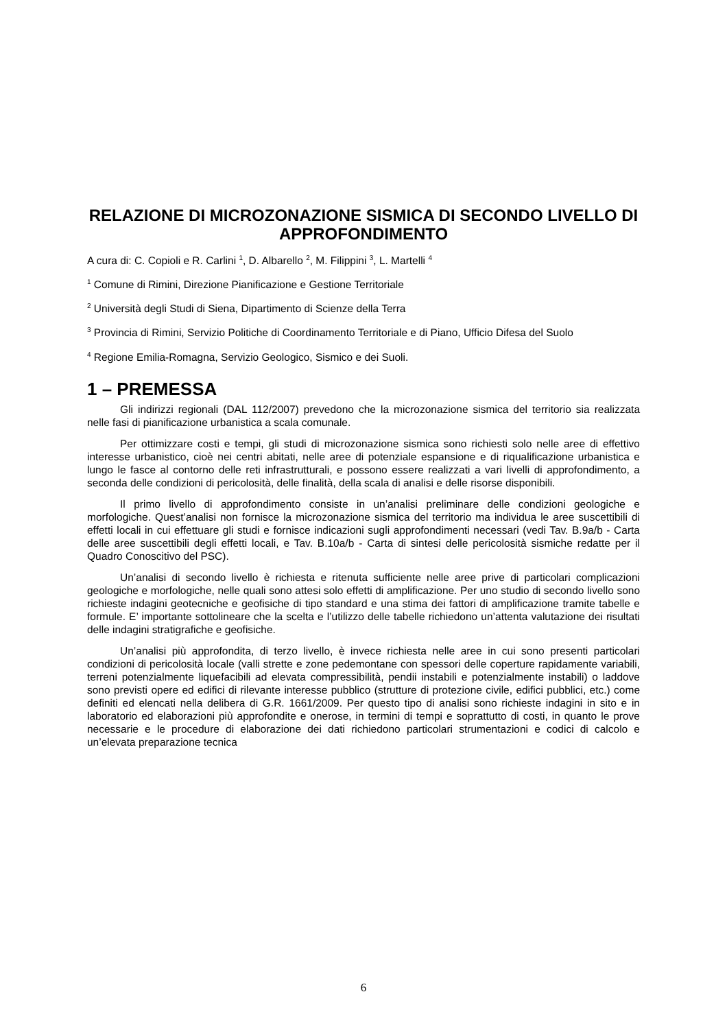RELAZIONE DI MICROZONAZIONE SISMICA DI SECONDO LIVELLO DI APPROFONDIMENTO
A cura di: C. Copioli e R. Carlini <sup>1</sup>, D. Albarello <sup>2</sup>, M. Filippini <sup>3</sup>, L. Martelli <sup>4</sup>
<sup>1</sup> Comune di Rimini, Direzione Pianificazione e Gestione Territoriale
<sup>2</sup> Università degli Studi di Siena, Dipartimento di Scienze della Terra
<sup>3</sup> Provincia di Rimini, Servizio Politiche di Coordinamento Territoriale e di Piano, Ufficio Difesa del Suolo
<sup>4</sup> Regione Emilia-Romagna, Servizio Geologico, Sismico e dei Suoli.
1 – PREMESSA
Gli indirizzi regionali (DAL 112/2007) prevedono che la microzonazione sismica del territorio sia realizzata nelle fasi di pianificazione urbanistica a scala comunale.
Per ottimizzare costi e tempi, gli studi di microzonazione sismica sono richiesti solo nelle aree di effettivo interesse urbanistico, cioè nei centri abitati, nelle aree di potenziale espansione e di riqualificazione urbanistica e lungo le fasce al contorno delle reti infrastrutturali, e possono essere realizzati a vari livelli di approfondimento, a seconda delle condizioni di pericolosità, delle finalità, della scala di analisi e delle risorse disponibili.
Il primo livello di approfondimento consiste in un’analisi preliminare delle condizioni geologiche e morfologiche. Quest’analisi non fornisce la microzonazione sismica del territorio ma individua le aree suscettibili di effetti locali in cui effettuare gli studi e fornisce indicazioni sugli approfondimenti necessari (vedi Tav. B.9a/b - Carta delle aree suscettibili degli effetti locali, e Tav. B.10a/b - Carta di sintesi delle pericolosità sismiche redatte per il Quadro Conoscitivo del PSC).
Un’analisi di secondo livello è richiesta e ritenuta sufficiente nelle aree prive di particolari complicazioni geologiche e morfologiche, nelle quali sono attesi solo effetti di amplificazione. Per uno studio di secondo livello sono richieste indagini geotecniche e geofisiche di tipo standard e una stima dei fattori di amplificazione tramite tabelle e formule. E’ importante sottolineare che la scelta e l’utilizzo delle tabelle richiedono un’attenta valutazione dei risultati delle indagini stratigrafiche e geofisiche.
Un’analisi più approfondita, di terzo livello, è invece richiesta nelle aree in cui sono presenti particolari condizioni di pericolosità locale (valli strette e zone pedemontane con spessori delle coperture rapidamente variabili, terreni potenzialmente liquefacibili ad elevata compressibilità, pendii instabili e potenzialmente instabili) o laddove sono previsti opere ed edifici di rilevante interesse pubblico (strutture di protezione civile, edifici pubblici, etc.) come definiti ed elencati nella delibera di G.R. 1661/2009. Per questo tipo di analisi sono richieste indagini in sito e in laboratorio ed elaborazioni più approfondite e onerose, in termini di tempi e soprattutto di costi, in quanto le prove necessarie e le procedure di elaborazione dei dati richiedono particolari strumentazioni e codici di calcolo e un’elevata preparazione tecnica
6